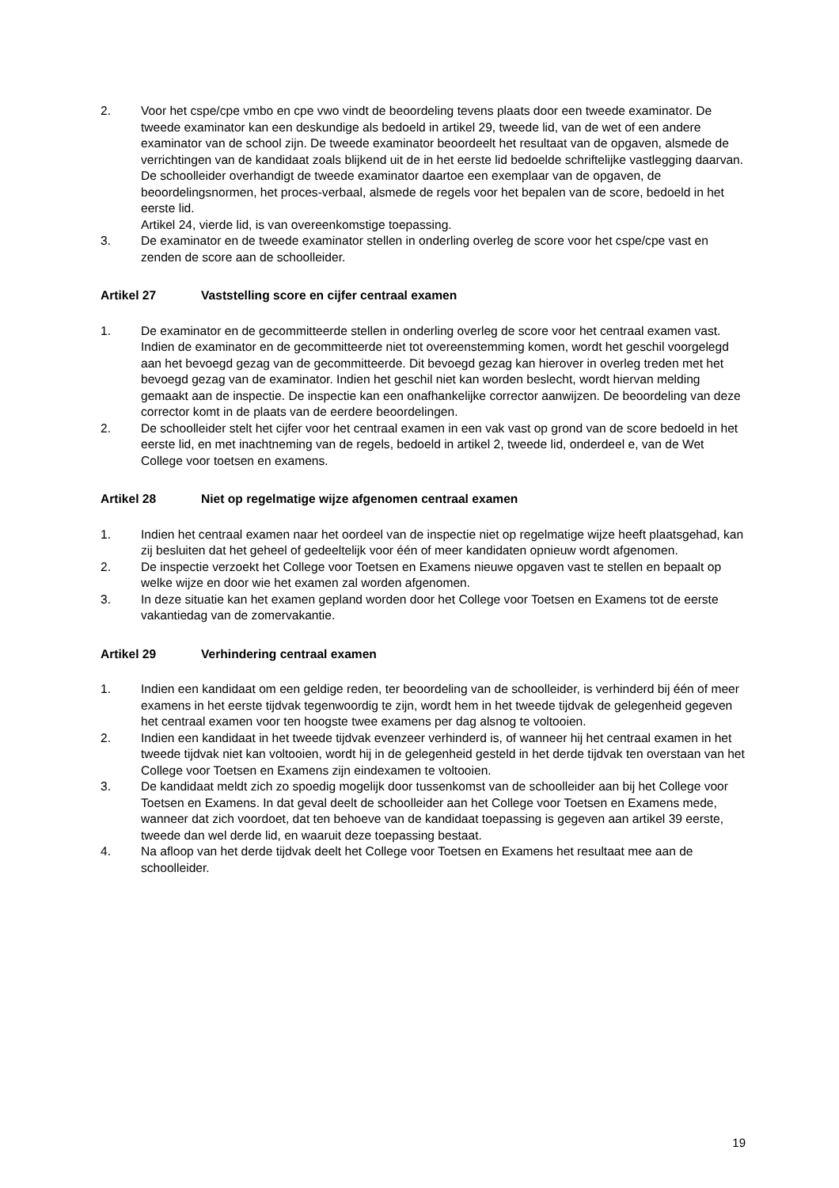2. Voor het cspe/cpe vmbo en cpe vwo vindt de beoordeling tevens plaats door een tweede examinator. De tweede examinator kan een deskundige als bedoeld in artikel 29, tweede lid, van de wet of een andere examinator van de school zijn. De tweede examinator beoordeelt het resultaat van de opgaven, alsmede de verrichtingen van de kandidaat zoals blijkend uit de in het eerste lid bedoelde schriftelijke vastlegging daarvan. De schoolleider overhandigt de tweede examinator daartoe een exemplaar van de opgaven, de beoordelingsnormen, het proces-verbaal, alsmede de regels voor het bepalen van de score, bedoeld in het eerste lid.
Artikel 24, vierde lid, is van overeenkomstige toepassing.
3. De examinator en de tweede examinator stellen in onderling overleg de score voor het cspe/cpe vast en zenden de score aan de schoolleider.
Artikel 27 Vaststelling score en cijfer centraal examen
1. De examinator en de gecommitteerde stellen in onderling overleg de score voor het centraal examen vast. Indien de examinator en de gecommitteerde niet tot overeenstemming komen, wordt het geschil voorgelegd aan het bevoegd gezag van de gecommitteerde. Dit bevoegd gezag kan hierover in overleg treden met het bevoegd gezag van de examinator. Indien het geschil niet kan worden beslecht, wordt hiervan melding gemaakt aan de inspectie. De inspectie kan een onafhankelijke corrector aanwijzen. De beoordeling van deze corrector komt in de plaats van de eerdere beoordelingen.
2. De schoolleider stelt het cijfer voor het centraal examen in een vak vast op grond van de score bedoeld in het eerste lid, en met inachtneming van de regels, bedoeld in artikel 2, tweede lid, onderdeel e, van de Wet College voor toetsen en examens.
Artikel 28 Niet op regelmatige wijze afgenomen centraal examen
1. Indien het centraal examen naar het oordeel van de inspectie niet op regelmatige wijze heeft plaatsgehad, kan zij besluiten dat het geheel of gedeeltelijk voor één of meer kandidaten opnieuw wordt afgenomen.
2. De inspectie verzoekt het College voor Toetsen en Examens nieuwe opgaven vast te stellen en bepaalt op welke wijze en door wie het examen zal worden afgenomen.
3. In deze situatie kan het examen gepland worden door het College voor Toetsen en Examens tot de eerste vakantiedag van de zomervakantie.
Artikel 29 Verhindering centraal examen
1. Indien een kandidaat om een geldige reden, ter beoordeling van de schoolleider, is verhinderd bij één of meer examens in het eerste tijdvak tegenwoordig te zijn, wordt hem in het tweede tijdvak de gelegenheid gegeven het centraal examen voor ten hoogste twee examens per dag alsnog te voltooien.
2. Indien een kandidaat in het tweede tijdvak evenzeer verhinderd is, of wanneer hij het centraal examen in het tweede tijdvak niet kan voltooien, wordt hij in de gelegenheid gesteld in het derde tijdvak ten overstaan van het College voor Toetsen en Examens zijn eindexamen te voltooien.
3. De kandidaat meldt zich zo spoedig mogelijk door tussenkomst van de schoolleider aan bij het College voor Toetsen en Examens. In dat geval deelt de schoolleider aan het College voor Toetsen en Examens mede, wanneer dat zich voordoet, dat ten behoeve van de kandidaat toepassing is gegeven aan artikel 39 eerste, tweede dan wel derde lid, en waaruit deze toepassing bestaat.
4. Na afloop van het derde tijdvak deelt het College voor Toetsen en Examens het resultaat mee aan de schoolleider.
19